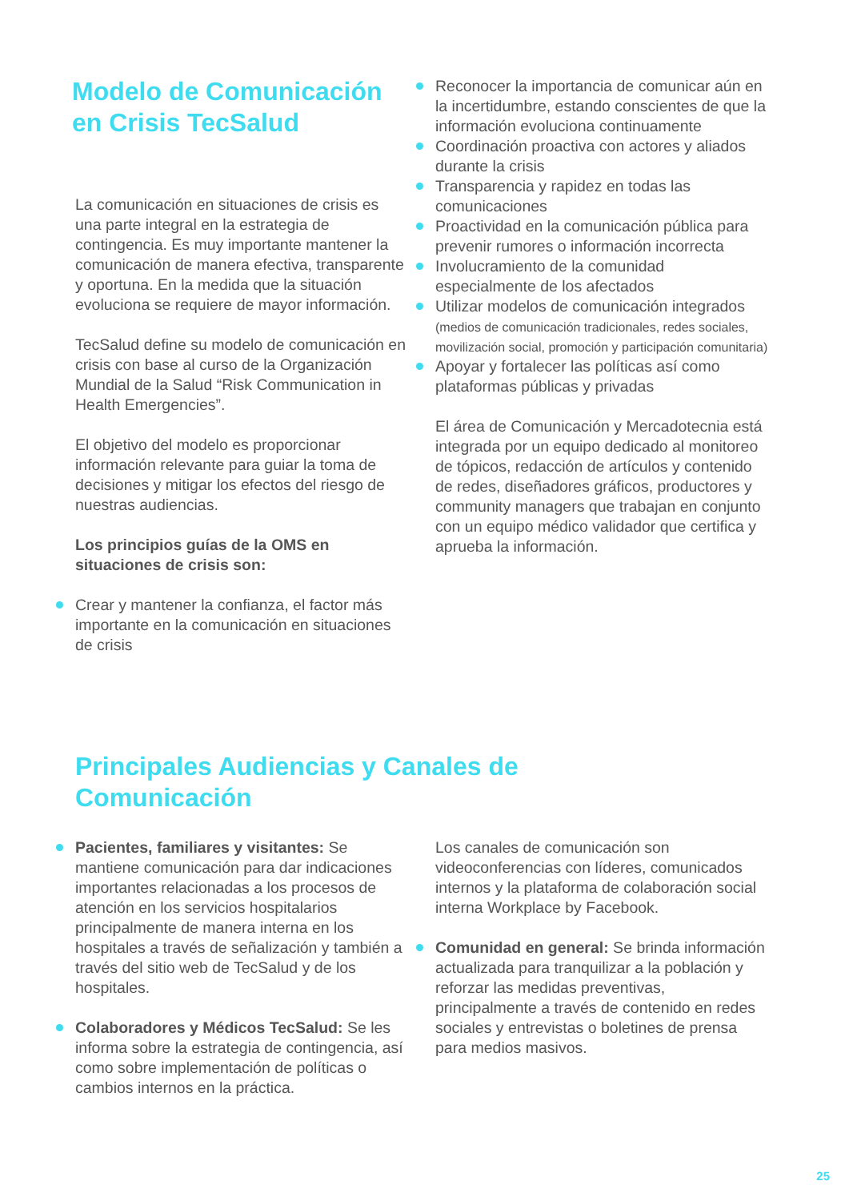Modelo de Comunicación en Crisis TecSalud
La comunicación en situaciones de crisis es una parte integral en la estrategia de contingencia. Es muy importante mantener la comunicación de manera efectiva, transparente y oportuna. En la medida que la situación evoluciona se requiere de mayor información.
TecSalud define su modelo de comunicación en crisis con base al curso de la Organización Mundial de la Salud “Risk Communication in Health Emergencies”.
El objetivo del modelo es proporcionar información relevante para guiar la toma de decisiones y mitigar los efectos del riesgo de nuestras audiencias.
Los principios guías de la OMS en situaciones de crisis son:
Crear y mantener la confianza, el factor más importante en la comunicación en situaciones de crisis
Reconocer la importancia de comunicar aún en la incertidumbre, estando conscientes de que la información evoluciona continuamente
Coordinación proactiva con actores y aliados durante la crisis
Transparencia y rapidez en todas las comunicaciones
Proactividad en la comunicación pública para prevenir rumores o información incorrecta
Involucramiento de la comunidad especialmente de los afectados
Utilizar modelos de comunicación integrados (medios de comunicación tradicionales, redes sociales, movilización social, promoción y participación comunitaria)
Apoyar y fortalecer las políticas así como plataformas públicas y privadas
El área de Comunicación y Mercadotecnia está integrada por un equipo dedicado al monitoreo de tópicos, redacción de artículos y contenido de redes, diseñadores gráficos, productores y community managers que trabajan en conjunto con un equipo médico validador que certifica y aprueba la información.
Principales Audiencias y Canales de
Comunicación
Pacientes, familiares y visitantes: Se mantiene comunicación para dar indicaciones importantes relacionadas a los procesos de atención en los servicios hospitalarios principalmente de manera interna en los hospitales a través de señalización y también a través del sitio web de TecSalud y de los hospitales.
Colaboradores y Médicos TecSalud: Se les informa sobre la estrategia de contingencia, así como sobre implementación de políticas o cambios internos en la práctica.
Los canales de comunicación son videoconferencias con líderes, comunicados internos y la plataforma de colaboración social interna Workplace by Facebook.
Comunidad en general: Se brinda información actualizada para tranquilizar a la población y reforzar las medidas preventivas, principalmente a través de contenido en redes sociales y entrevistas o boletines de prensa para medios masivos.
25